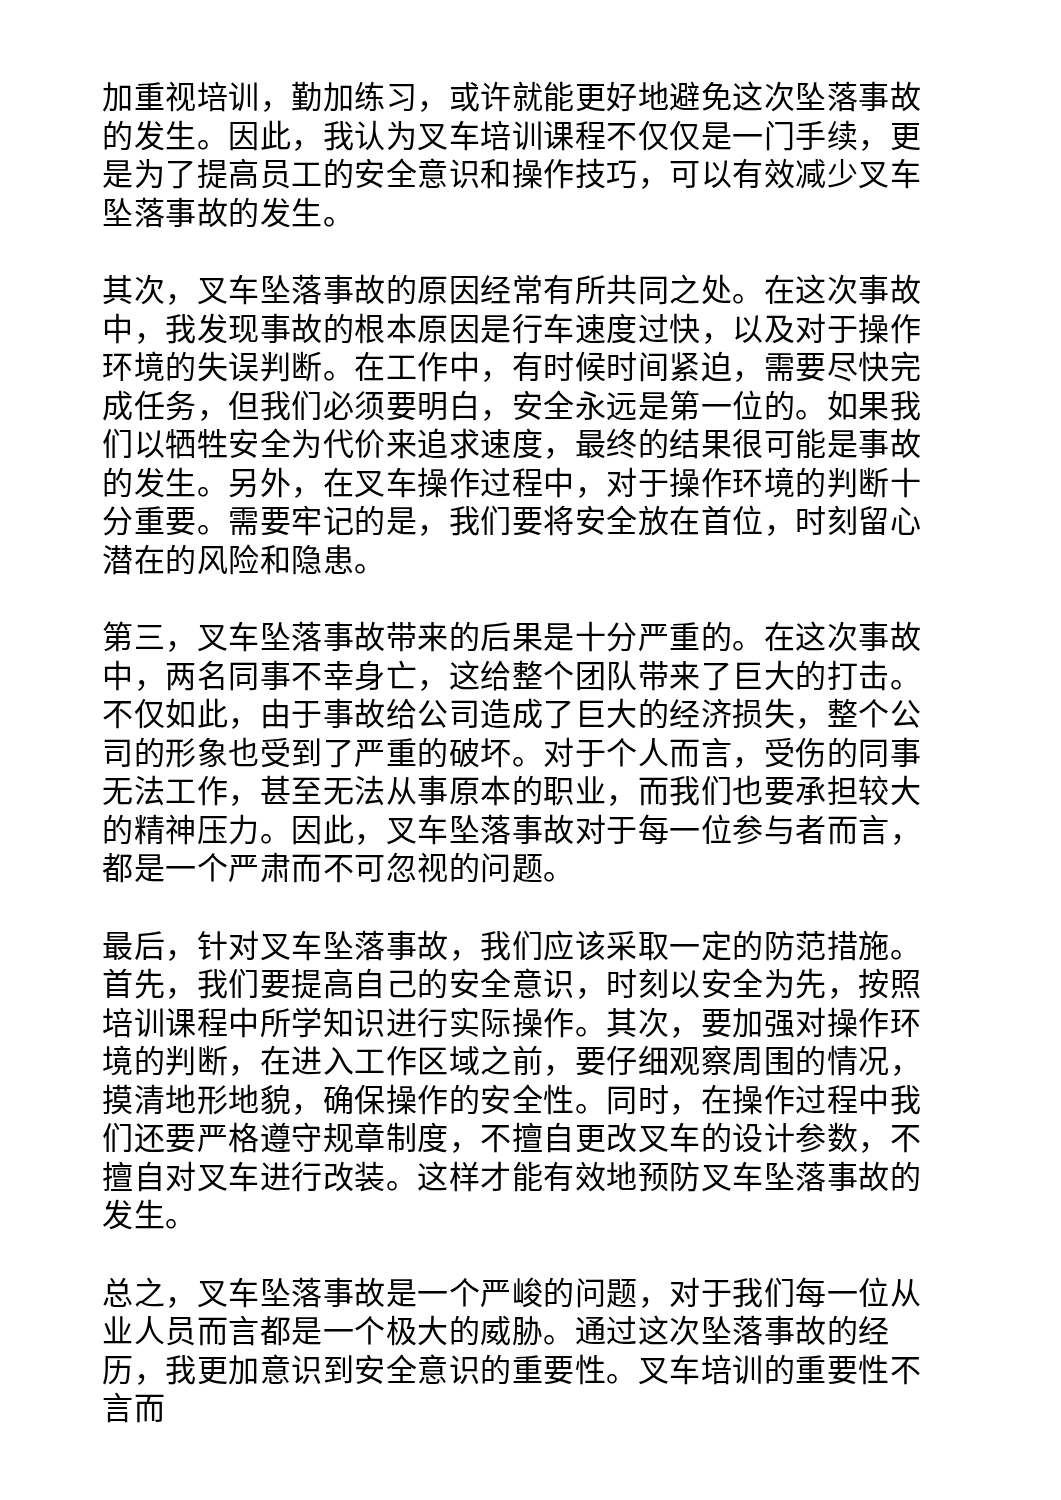加重视培训，勤加练习，或许就能更好地避免这次坠落事故的发生。因此，我认为叉车培训课程不仅仅是一门手续，更是为了提高员工的安全意识和操作技巧，可以有效减少叉车坠落事故的发生。
其次，叉车坠落事故的原因经常有所共同之处。在这次事故中，我发现事故的根本原因是行车速度过快，以及对于操作环境的失误判断。在工作中，有时候时间紧迫，需要尽快完成任务，但我们必须要明白，安全永远是第一位的。如果我们以牺牲安全为代价来追求速度，最终的结果很可能是事故的发生。另外，在叉车操作过程中，对于操作环境的判断十分重要。需要牢记的是，我们要将安全放在首位，时刻留心潜在的风险和隐患。
第三，叉车坠落事故带来的后果是十分严重的。在这次事故中，两名同事不幸身亡，这给整个团队带来了巨大的打击。不仅如此，由于事故给公司造成了巨大的经济损失，整个公司的形象也受到了严重的破坏。对于个人而言，受伤的同事无法工作，甚至无法从事原本的职业，而我们也要承担较大的精神压力。因此，叉车坠落事故对于每一位参与者而言，都是一个严肃而不可忽视的问题。
最后，针对叉车坠落事故，我们应该采取一定的防范措施。首先，我们要提高自己的安全意识，时刻以安全为先，按照培训课程中所学知识进行实际操作。其次，要加强对操作环境的判断，在进入工作区域之前，要仔细观察周围的情况，摸清地形地貌，确保操作的安全性。同时，在操作过程中我们还要严格遵守规章制度，不擅自更改叉车的设计参数，不擅自对叉车进行改装。这样才能有效地预防叉车坠落事故的发生。
总之，叉车坠落事故是一个严峻的问题，对于我们每一位从业人员而言都是一个极大的威胁。通过这次坠落事故的经历，我更加意识到安全意识的重要性。叉车培训的重要性不言而